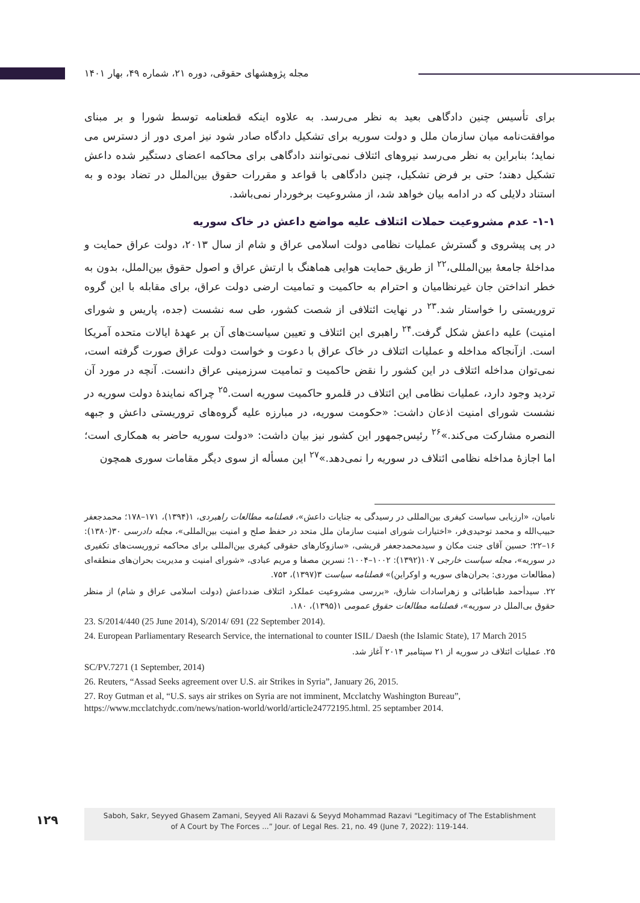مجله پژوهشهای حقوقی، دوره ۲۱، شماره ۴۹، بهار ۱۴۰۱
برای تأسیس چنین دادگاهی بعید به نظر می‌رسد. به علاوه اینکه قطعنامه توسط شورا و بر مبنای موافقت‌نامه میان سازمان ملل و دولت سوریه برای تشکیل دادگاه صادر شود نیز امری دور از دسترس می نماید؛ بنابراین به نظر می‌رسد نیروهای ائتلاف نمی‌توانند دادگاهی برای محاکمه اعضای دستگیر شده داعش تشکیل دهند؛ حتی بر فرض تشکیل، چنین دادگاهی با قواعد و مقررات حقوق بین‌الملل در تضاد بوده و به استناد دلایلی که در ادامه بیان خواهد شد، از مشروعیت برخوردار نمی‌باشد.
۱-۱- عدم مشروعیت حملات ائتلاف علیه مواضع داعش در خاک سوریه
در پی پیشروی و گسترش عملیات نظامی دولت اسلامی عراق و شام از سال ۲۰۱۳، دولت عراق حمایت و مداخلهٔ جامعهٔ بین‌المللی،<sup>۲۲</sup> از طریق حمایت هوایی هماهنگ با ارتش عراق و اصول حقوق بین‌الملل، بدون به خطر انداختن جان غیرنظامیان و احترام به حاکمیت و تمامیت ارضی دولت عراق، برای مقابله با این گروه تروریستی را خواستار شد.<sup>۲۳</sup> در نهایت ائتلافی از شصت کشور، طی سه نشست (جده، پاریس و شورای امنیت) علیه داعش شکل گرفت.<sup>۲۴</sup> راهبری این ائتلاف و تعیین سیاست‌های آن بر عهدهٔ ایالات متحده آمریکا است. ازآنجاکه مداخله و عملیات ائتلاف در خاک عراق با دعوت و خواست دولت عراق صورت گرفته است، نمی‌توان مداخله ائتلاف در این کشور را نقض حاکمیت و تمامیت سرزمینی عراق دانست. آنچه در مورد آن تردید وجود دارد، عملیات نظامی این ائتلاف در قلمرو حاکمیت سوریه است.<sup>۲۵</sup> چراکه نمایندهٔ دولت سوریه در نشست شورای امنیت اذعان داشت: «حکومت سوریه، در مبارزه علیه گروه‌های تروریستی داعش و جبهه النصره مشارکت می‌کند.»<sup>۲۶</sup> رئیس‌جمهور این کشور نیز بیان داشت: «دولت سوریه حاضر به همکاری است؛ اما اجازهٔ مداخله نظامی ائتلاف در سوریه را نمی‌دهد.»<sup>۲۷</sup> این مسأله از سوی دیگر مقامات سوری همچون
نامیان، «ارزیابی سیاست کیفری بین‌المللی در رسیدگی به جنایات داعش»، فصلنامه مطالعات راهبردی، ۱(۱۳۹۴)، ۱۷۱–۱۷۸؛ محمدجعفر حبیب‌الله و محمد توحیدی‌فر، «اختیارات شورای امنیت سازمان ملل متحد در حفظ صلح و امنیت بین‌المللی»، مجله دادرسی ۳۰(۱۳۸۰): ۱۶–۲۲؛ حسین آقای جنت مکان و سیدمحمدجعفر قریشی، «سازوکارهای حقوقی کیفری بین‌المللی برای محاکمه تروریست‌های تکفیری در سوریه»، مجله سیاست خارجی ۱۰۷(۱۳۹۲): ۱۰۰۲–۱۰۰۴؛ نسرین مصفا و مریم عبادی، «شورای امنیت و مدیریت بحران‌های منطقه‌ای (مطالعات موردی: بحران‌های سوریه و اوکراین)» فصلنامه سیاست ۳(۱۳۹۷)، ۷۵۳.
۲۲. سیدأحمد طباطبائی و زهراسادات شارق، «بررسی مشروعیت عملکرد ائتلاف ضدداعش (دولت اسلامی عراق و شام) از منظر حقوق بی‌الملل در سوریه»، فصلنامه مطالعات حقوق عمومی ۱(۱۳۹۵)، ۱۸۰.
23. S/2014/440 (25 June 2014), S/2014/ 691 (22 September 2014).
24. European Parliamentary Research Service, the international to counter ISIL/ Daesh (the Islamic State), 17 March 2015
۲۵. عملیات ائتلاف در سوریه از ۲۱ سپتامبر ۲۰۱۴ آغاز شد.
SC/PV.7271 (1 September, 2014)
26. Reuters, “Assad Seeks agreement over U.S. air Strikes in Syria”, January 26, 2015.
27. Roy Gutman et al, “U.S. says air strikes on Syria are not imminent, Mcclatchy Washington Bureau”, https://www.mcclatchydc.com/news/nation-world/world/article24772195.html. 25 septamber 2014.
۱۲۹
Saboh, Sakr, Seyyed Ghasem Zamani, Seyyed Ali Razavi & Seyyd Mohammad Razavi “Legitimacy of The Establishment
of A Court by The Forces ...” Jour. of Legal Res. 21, no. 49 (June 7, 2022): 119-144.